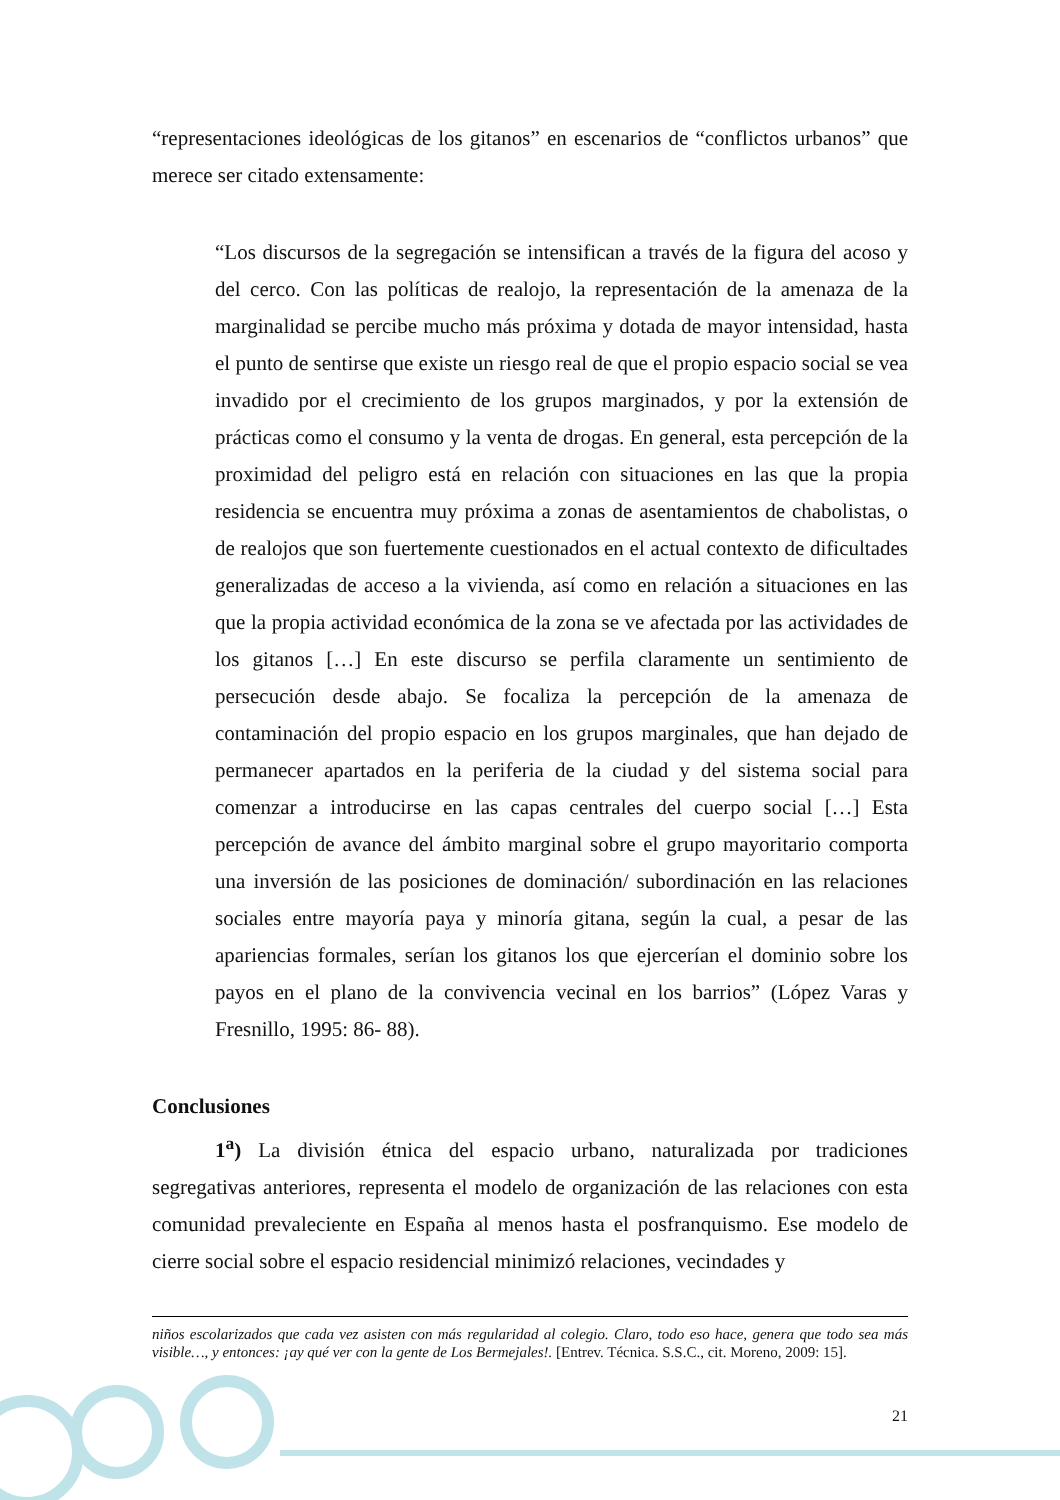“representaciones ideológicas de los gitanos” en escenarios de “conflictos urbanos” que merece ser citado extensamente:
“Los discursos de la segregación se intensifican a través de la figura del acoso y del cerco. Con las políticas de realojo, la representación de la amenaza de la marginalidad se percibe mucho más próxima y dotada de mayor intensidad, hasta el punto de sentirse que existe un riesgo real de que el propio espacio social se vea invadido por el crecimiento de los grupos marginados, y por la extensión de prácticas como el consumo y la venta de drogas. En general, esta percepción de la proximidad del peligro está en relación con situaciones en las que la propia residencia se encuentra muy próxima a zonas de asentamientos de chabolistas, o de realojos que son fuertemente cuestionados en el actual contexto de dificultades generalizadas de acceso a la vivienda, así como en relación a situaciones en las que la propia actividad económica de la zona se ve afectada por las actividades de los gitanos […] En este discurso se perfila claramente un sentimiento de persecución desde abajo. Se focaliza la percepción de la amenaza de contaminación del propio espacio en los grupos marginales, que han dejado de permanecer apartados en la periferia de la ciudad y del sistema social para comenzar a introducirse en las capas centrales del cuerpo social […] Esta percepción de avance del ámbito marginal sobre el grupo mayoritario comporta una inversión de las posiciones de dominación/ subordinación en las relaciones sociales entre mayoría paya y minoría gitana, según la cual, a pesar de las apariencias formales, serían los gitanos los que ejercerían el dominio sobre los payos en el plano de la convivencia vecinal en los barrios” (López Varas y Fresnillo, 1995: 86- 88).
Conclusiones
1<sup>a</sup>) La división étnica del espacio urbano, naturalizada por tradiciones segregativas anteriores, representa el modelo de organización de las relaciones con esta comunidad prevaleciente en España al menos hasta el posfranquismo. Ese modelo de cierre social sobre el espacio residencial minimizó relaciones, vecindades y
niños escolarizados que cada vez asisten con más regularidad al colegio. Claro, todo eso hace, genera que todo sea más visible…, y entonces: ¡ay qué ver con la gente de Los Bermejales!. [Entrev. Técnica. S.S.C., cit. Moreno, 2009: 15].
21